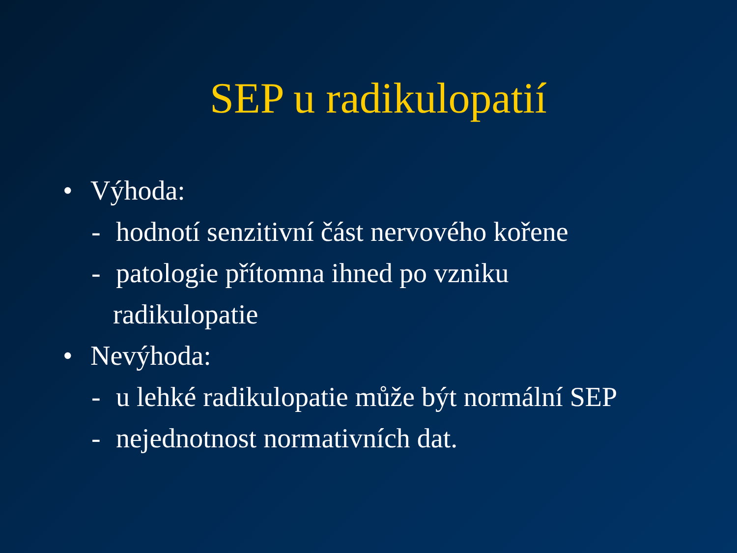SEP u radikulopatií
• Výhoda:
- hodnotí senzitivní část nervového kořene
- patologie přítomna ihned po vzniku
radikulopatie
• Nevýhoda:
- u lehké radikulopatie může být normální SEP
- nejednotnost normativních dat.